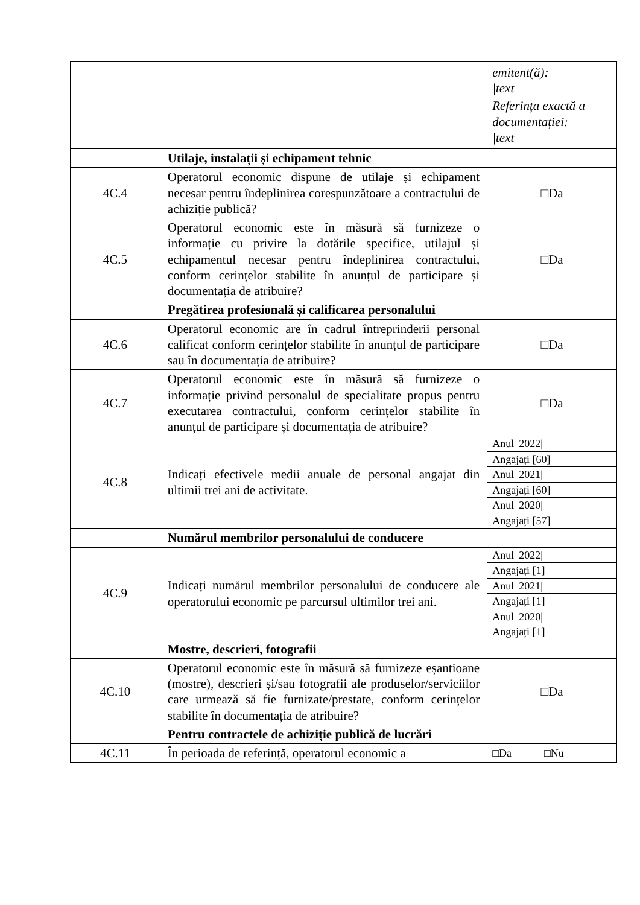| | | emitent(ă): /text/ Referința exactă a documentației: /text/ |
| | Utilaje, instalații și echipament tehnic | |
| 4C.4 | Operatorul economic dispune de utilaje și echipament necesar pentru îndeplinirea corespunzătoare a contractului de achiziție publică? | □Da |
| 4C.5 | Operatorul economic este în măsură să furnizeze o informație cu privire la dotările specifice, utilajul și echipamentul necesar pentru îndeplinirea contractului, conform cerințelor stabilite în anunțul de participare și documentația de atribuire? | □Da |
| | Pregătirea profesională și calificarea personalului | |
| 4C.6 | Operatorul economic are în cadrul întreprinderii personal calificat conform cerințelor stabilite în anunțul de participare sau în documentația de atribuire? | □Da |
| 4C.7 | Operatorul economic este în măsură să furnizeze o informație privind personalul de specialitate propus pentru executarea contractului, conform cerințelor stabilite în anunțul de participare și documentația de atribuire? | □Da |
| 4C.8 | Indicați efectivele medii anuale de personal angajat din ultimii trei ani de activitate. | Anul /2022/ Angajați [60] Anul /2021/ Angajați [60] Anul /2020/ Angajați [57] |
| | Numărul membrilor personalului de conducere | |
| 4C.9 | Indicați numărul membrilor personalului de conducere ale operatorului economic pe parcursul ultimilor trei ani. | Anul /2022/ Angajați [1] Anul /2021/ Angajați [1] Anul /2020/ Angajați [1] |
| | Mostre, descrieri, fotografii | |
| 4C.10 | Operatorul economic este în măsură să furnizeze eșantioane (mostre), descrieri și/sau fotografii ale produselor/serviciilor care urmează să fie furnizate/prestate, conform cerințelor stabilite în documentația de atribuire? | □Da |
| | Pentru contractele de achiziție publică de lucrări | |
| 4C.11 | În perioada de referință, operatorul economic a | □Da □Nu |